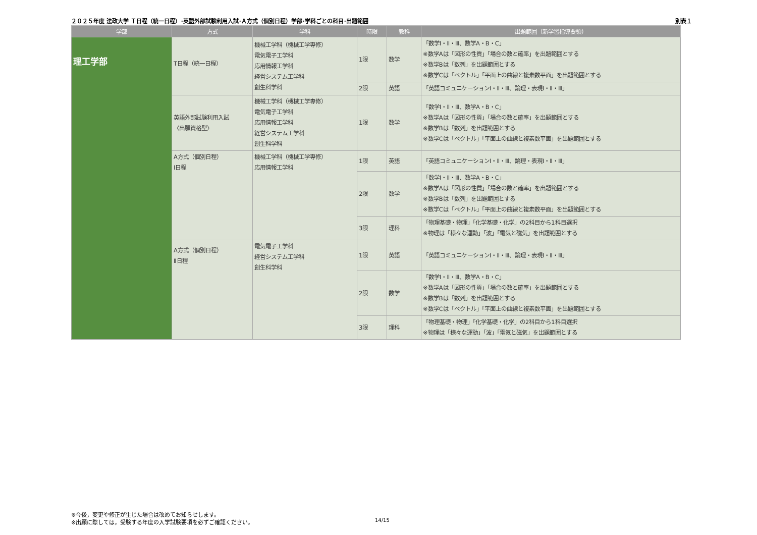２０２５年度 法政大学 Ｔ日程（統一日程）･英語外部試験利用入試･Ａ方式（個別日程）学部･学科ごとの科目･出題範囲 別表１
| 学部 | 方式 | 学科 | 時限 | 教科 | 出題範囲（新学習指導要領） |
| --- | --- | --- | --- | --- | --- |
| 理工学部 | T日程（統一日程） | 機械工学科（機械工学専修） 電気電子工学科 応用情報工学科 経営システム工学科 創生科学科 | 1限 | 数学 | 「数学Ⅰ・Ⅱ・Ⅲ、数学A・B・C」 ※数学Aは「図形の性質」「場合の数と確率」を出題範囲とする ※数学Bは「数列」を出題範囲とする ※数学Cは「ベクトル」「平面上の曲線と複素数平面」を出題範囲とする |
| | | | 2限 | 英語 | 「英語コミュニケーションⅠ・Ⅱ・Ⅲ、論理・表現Ⅰ・Ⅱ・Ⅲ」 |
| | 英語外部試験利用入試 〈出願資格型〉 | 機械工学科（機械工学専修） 電気電子工学科 応用情報工学科 経営システム工学科 創生科学科 | 1限 | 数学 | 「数学Ⅰ・Ⅱ・Ⅲ、数学A・B・C」 ※数学Aは「図形の性質」「場合の数と確率」を出題範囲とする ※数学Bは「数列」を出題範囲とする ※数学Cは「ベクトル」「平面上の曲線と複素数平面」を出題範囲とする |
| | A方式（個別日程） Ⅰ日程 | 機械工学科（機械工学専修） 応用情報工学科 | 1限 | 英語 | 「英語コミュニケーションⅠ・Ⅱ・Ⅲ、論理・表現Ⅰ・Ⅱ・Ⅲ」 |
| | | | 2限 | 数学 | 「数学Ⅰ・Ⅱ・Ⅲ、数学A・B・C」 ※数学Aは「図形の性質」「場合の数と確率」を出題範囲とする ※数学Bは「数列」を出題範囲とする ※数学Cは「ベクトル」「平面上の曲線と複素数平面」を出題範囲とする |
| | | | 3限 | 理科 | 「物理基礎・物理」「化学基礎・化学」の2科目から1科目選択 ※物理は「様々な運動」「波」「電気と磁気」を出題範囲とする |
| | A方式（個別日程） Ⅱ日程 | 電気電子工学科 経営システム工学科 創生科学科 | 1限 | 英語 | 「英語コミュニケーションⅠ・Ⅱ・Ⅲ、論理・表現Ⅰ・Ⅱ・Ⅲ」 |
| | | | 2限 | 数学 | 「数学Ⅰ・Ⅱ・Ⅲ、数学A・B・C」 ※数学Aは「図形の性質」「場合の数と確率」を出題範囲とする ※数学Bは「数列」を出題範囲とする ※数学Cは「ベクトル」「平面上の曲線と複素数平面」を出題範囲とする |
| | | | 3限 | 理科 | 「物理基礎・物理」「化学基礎・化学」の2科目から1科目選択 ※物理は「様々な運動」「波」「電気と磁気」を出題範囲とする |
※今後，変更や修正が生じた場合は改めてお知らせします。
※出願に際しては，受験する年度の入学試験要項を必ずご確認ください。
14/15